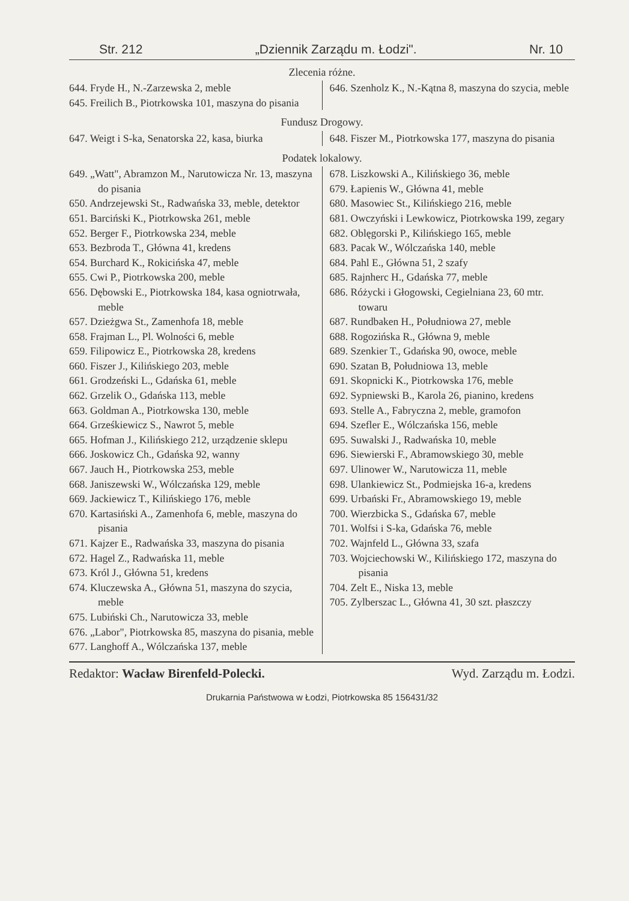Str. 212 „Dziennik Zarządu m. Łodzi". Nr. 10
Zlecenia różne.
644. Fryde H., N.-Zarzewska 2, meble
645. Freilich B., Piotrkowska 101, maszyna do pisania
646. Szenholz K., N.-Kątna 8, maszyna do szycia, meble
Fundusz Drogowy.
647. Weigt i S-ka, Senatorska 22, kasa, biurka
648. Fiszer M., Piotrkowska 177, maszyna do pisania
Podatek lokalowy.
649. „Watt", Abramzon M., Narutowicza Nr. 13, maszyna do pisania
650. Andrzejewski St., Radwańska 33, meble, detektor
651. Barciński K., Piotrkowska 261, meble
652. Berger F., Piotrkowska 234, meble
653. Bezbroda T., Główna 41, kredens
654. Burchard K., Rokicińska 47, meble
655. Cwi P., Piotrkowska 200, meble
656. Dębowski E., Piotrkowska 184, kasa ogniotrwała, meble
657. Dzieżgwa St., Zamenhofa 18, meble
658. Frajman L., Pl. Wolności 6, meble
659. Filipowicz E., Piotrkowska 28, kredens
660. Fiszer J., Kilińskiego 203, meble
661. Grodzeński L., Gdańska 61, meble
662. Grzelik O., Gdańska 113, meble
663. Goldman A., Piotrkowska 130, meble
664. Grześkiewicz S., Nawrot 5, meble
665. Hofman J., Kilińskiego 212, urządzenie sklepu
666. Joskowicz Ch., Gdańska 92, wanny
667. Jauch H., Piotrkowska 253, meble
668. Janiszewski W., Wólczańska 129, meble
669. Jackiewicz T., Kilińskiego 176, meble
670. Kartasiński A., Zamenhofa 6, meble, maszyna do pisania
671. Kajzer E., Radwańska 33, maszyna do pisania
672. Hagel Z., Radwańska 11, meble
673. Król J., Główna 51, kredens
674. Kluczewska A., Główna 51, maszyna do szycia, meble
675. Lubiński Ch., Narutowicza 33, meble
676. „Labor", Piotrkowska 85, maszyna do pisania, meble
677. Langhoff A., Wólczańska 137, meble
678. Liszkowski A., Kilińskiego 36, meble
679. Łapienis W., Główna 41, meble
680. Masowiec St., Kilińskiego 216, meble
681. Owczyński i Lewkowicz, Piotrkowska 199, zegary
682. Oblęgorski P., Kilińskiego 165, meble
683. Pacak W., Wólczańska 140, meble
684. Pahl E., Główna 51, 2 szafy
685. Rajnherc H., Gdańska 77, meble
686. Różycki i Głogowski, Cegielniana 23, 60 mtr. towaru
687. Rundbaken H., Południowa 27, meble
688. Rogozińska R., Główna 9, meble
689. Szenkier T., Gdańska 90, owoce, meble
690. Szatan B, Południowa 13, meble
691. Skopnicki K., Piotrkowska 176, meble
692. Sypniewski B., Karola 26, pianino, kredens
693. Stelle A., Fabryczna 2, meble, gramofon
694. Szefler E., Wólczańska 156, meble
695. Suwalski J., Radwańska 10, meble
696. Siewierski F., Abramowskiego 30, meble
697. Ulinower W., Narutowicza 11, meble
698. Ulankiewicz St., Podmiejska 16-a, kredens
699. Urbański Fr., Abramowskiego 19, meble
700. Wierzbicka S., Gdańska 67, meble
701. Wolfsi i S-ka, Gdańska 76, meble
702. Wajnfeld L., Główna 33, szafa
703. Wojciechowski W., Kilińskiego 172, maszyna do pisania
704. Zelt E., Niska 13, meble
705. Zylberszac L., Główna 41, 30 szt. płaszczy
Redaktor: Wacław Birenfeld-Polecki. Wyd. Zarządu m. Łodzi.
Drukarnia Państwowa w Łodzi, Piotrkowska 85 156431/32